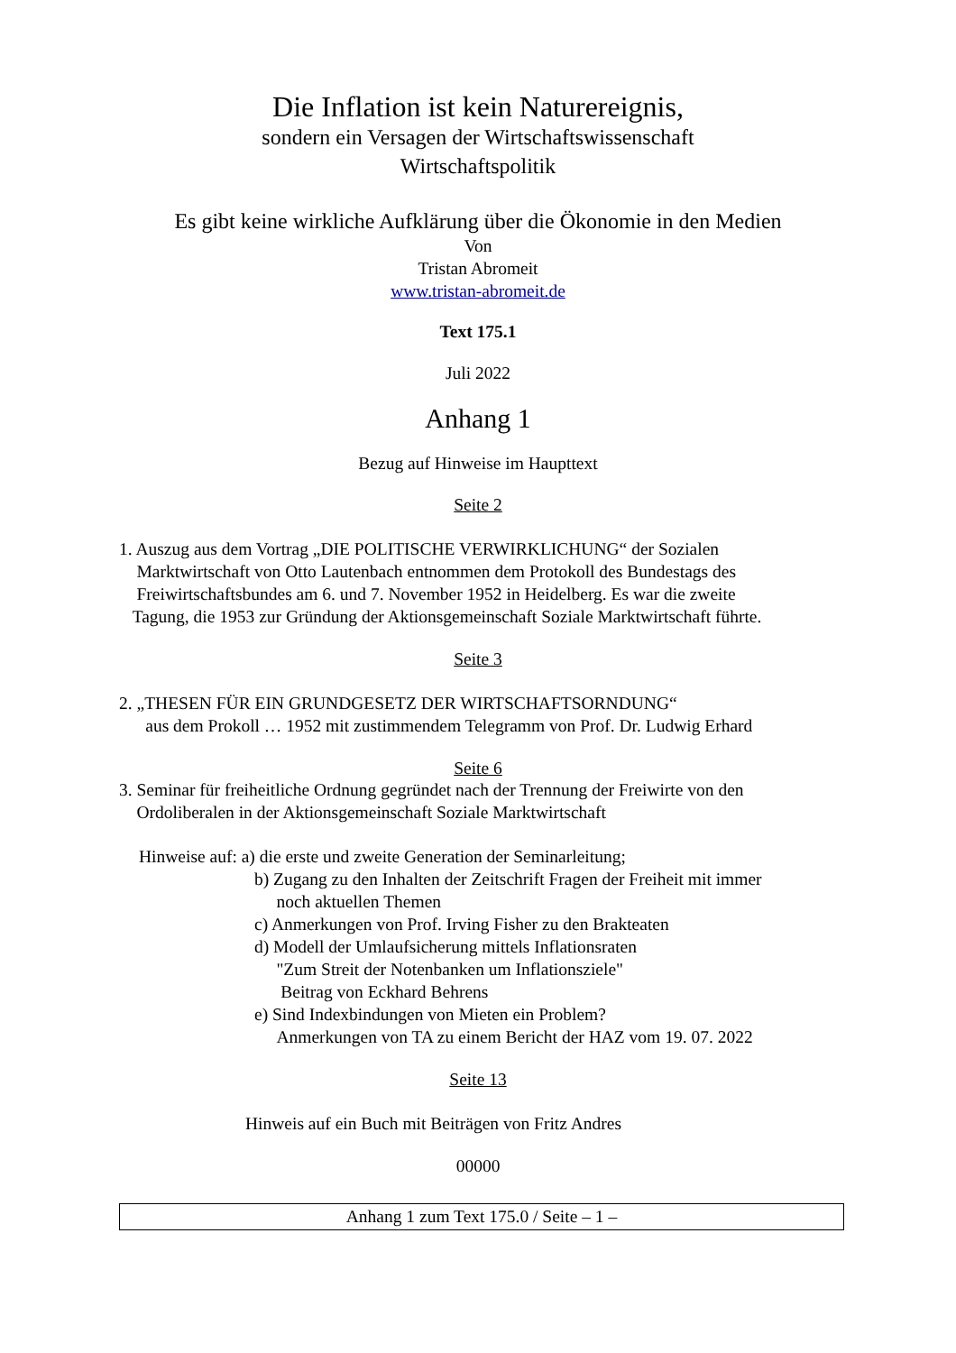Die Inflation ist kein Naturereignis,
sondern ein Versagen der Wirtschaftswissenschaft
Wirtschaftspolitik
Es gibt keine wirkliche Aufklärung über die Ökonomie in den Medien
Von
Tristan Abromeit
www.tristan-abromeit.de
Text 175.1
Juli 2022
Anhang 1
Bezug auf Hinweise im Haupttext
Seite 2
1. Auszug aus dem Vortrag „DIE POLITISCHE VERWIRKLICHUNG“ der Sozialen
Marktwirtschaft von Otto Lautenbach entnommen dem Protokoll des Bundestags des
Freiwirtschaftsbundes am 6. und 7. November 1952 in Heidelberg. Es war die zweite
Tagung, die 1953 zur Gründung der Aktionsgemeinschaft Soziale Marktwirtschaft führte.
Seite 3
2. „THESEN FÜR EIN GRUNDGESETZ DER WIRTSCHAFTSORNDUNG“
aus dem Prokoll … 1952 mit zustimmendem Telegramm von Prof. Dr. Ludwig Erhard
Seite 6
3. Seminar für freiheitliche Ordnung gegründet nach der Trennung der Freiwirte von den
Ordoliberalen in der Aktionsgemeinschaft Soziale Marktwirtschaft
Hinweise auf: a) die erste und zweite Generation der Seminarleitung;
b) Zugang zu den Inhalten der Zeitschrift Fragen der Freiheit mit immer
noch aktuellen Themen
c) Anmerkungen von Prof. Irving Fisher zu den Brakteaten
d) Modell der Umlaufsicherung mittels Inflationsraten
"Zum Streit der Notenbanken um Inflationsziele"
Beitrag von Eckhard Behrens
e) Sind Indexbindungen von Mieten ein Problem?
Anmerkungen von TA zu einem Bericht der HAZ vom 19. 07. 2022
Seite 13
Hinweis auf ein Buch mit Beiträgen von Fritz Andres
00000
Anhang 1 zum Text 175.0 / Seite – 1 –